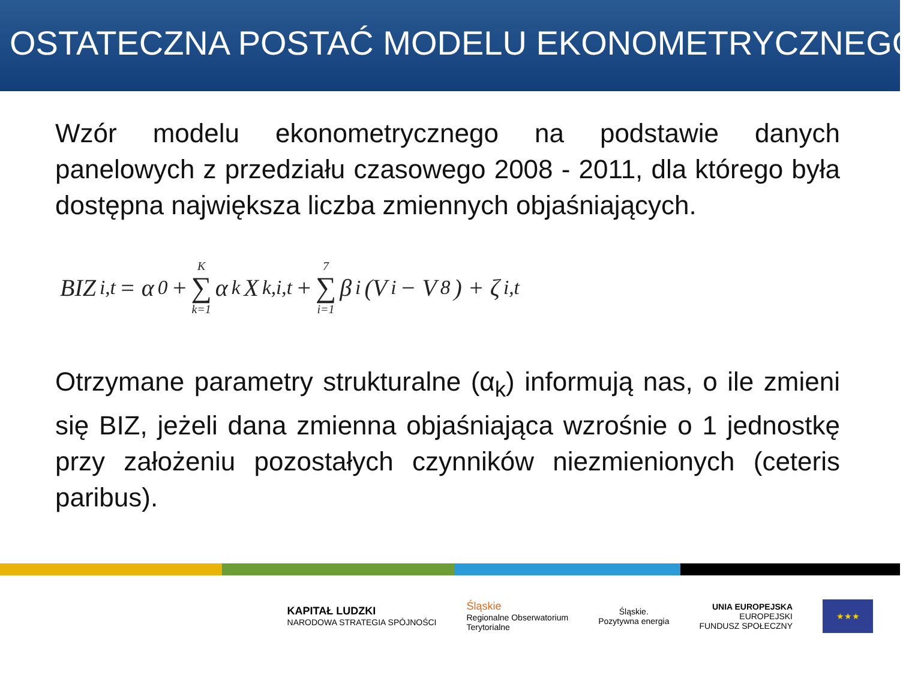OSTATECZNA POSTAĆ MODELU EKONOMETRYCZNEGO
Wzór modelu ekonometrycznego na podstawie danych panelowych z przedziału czasowego 2008 - 2011, dla którego była dostępna największa liczba zmiennych objaśniających.
BIZ<sub>i,t</sub> = α<sub>0</sub> + K ∑ k=1 α<sub>k</sub>X<sub>k,i,t</sub> + 7 ∑ i=1 β<sub>i</sub>(V<sub>i</sub> − V<sub>8</sub>) + ζ<sub>i,t</sub>
Otrzymane parametry strukturalne (α<sub>k</sub>) informują nas, o ile zmieni się BIZ, jeżeli dana zmienna objaśniająca wzrośnie o 1 jednostkę przy założeniu pozostałych czynników niezmienionych (ceteris paribus).
KAPITAŁ LUDZKI
NARODOWA STRATEGIA SPÓJNOŚCI
Śląskie
Regionalne Obserwatorium
Terytorialne
Śląskie.
Pozytywna energia
UNIA EUROPEJSKA
EUROPEJSKI
FUNDUSZ SPOŁECZNY
★★★